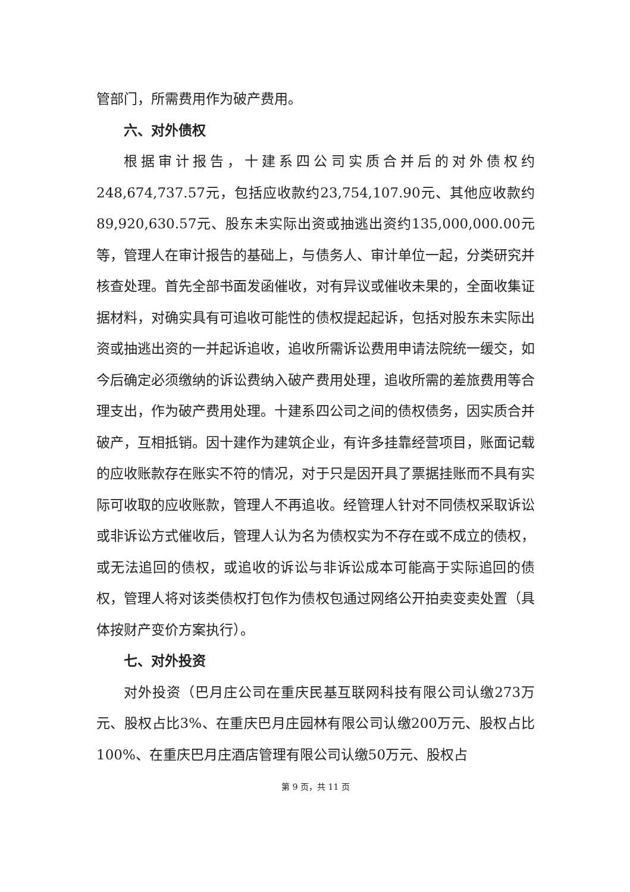管部门，所需费用作为破产费用。
六、对外债权
根据审计报告，十建系四公司实质合并后的对外债权约248,674,737.57元，包括应收款约23,754,107.90元、其他应收款约89,920,630.57元、股东未实际出资或抽逃出资约135,000,000.00元等，管理人在审计报告的基础上，与债务人、审计单位一起，分类研究并核查处理。首先全部书面发函催收，对有异议或催收未果的，全面收集证据材料，对确实具有可追收可能性的债权提起起诉，包括对股东未实际出资或抽逃出资的一并起诉追收，追收所需诉讼费用申请法院统一缓交，如今后确定必须缴纳的诉讼费纳入破产费用处理，追收所需的差旅费用等合理支出，作为破产费用处理。十建系四公司之间的债权债务，因实质合并破产，互相抵销。因十建作为建筑企业，有许多挂靠经营项目，账面记载的应收账款存在账实不符的情况，对于只是因开具了票据挂账而不具有实际可收取的应收账款，管理人不再追收。经管理人针对不同债权采取诉讼或非诉讼方式催收后，管理人认为名为债权实为不存在或不成立的债权，或无法追回的债权，或追收的诉讼与非诉讼成本可能高于实际追回的债权，管理人将对该类债权打包作为债权包通过网络公开拍卖变卖处置（具体按财产变价方案执行）。
七、对外投资
对外投资（巴月庄公司在重庆民基互联网科技有限公司认缴273万元、股权占比3%、在重庆巴月庄园林有限公司认缴200万元、股权占比100%、在重庆巴月庄酒店管理有限公司认缴50万元、股权占
第 9 页，共 11 页